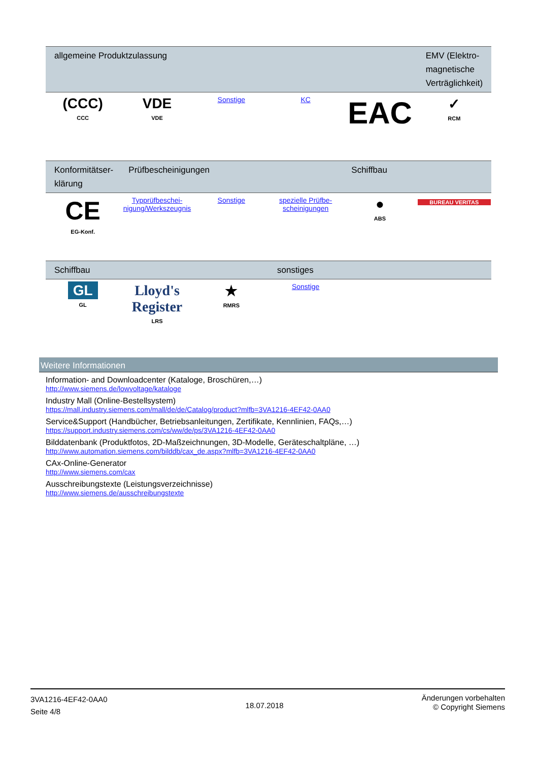| allgemeine Produktzulassung | | | | | EMV (Elektro-magnetische Verträglichkeit) |
| --- | --- | --- | --- | --- | --- |
| (CCC) CCC | VDE VDE | Sonstige | KC | EAC | ✓ RCM |
| Konformitätser-klärung | Prüfbescheinigungen | | | Schiffbau | |
| --- | --- | --- | --- | --- | --- |
| CE EG-Konf. | Typprüfbeschei-nigung/Werkszeugnis | Sonstige | spezielle Prüfbe-scheinigungen | ● ABS | BUREAU VERITAS |
| Schiffbau | | | sonstiges | | |
| --- | --- | --- | --- | --- | --- |
| GL GL | Lloyd's Register LRS | ★ RMRS | Sonstige | | |
Weitere Informationen
Information- and Downloadcenter (Kataloge, Broschüren,…)
http://www.siemens.de/lowvoltage/kataloge
Industry Mall (Online-Bestellsystem)
https://mall.industry.siemens.com/mall/de/de/Catalog/product?mlfb=3VA1216-4EF42-0AA0
Service&Support (Handbücher, Betriebsanleitungen, Zertifikate, Kennlinien, FAQs,…)
https://support.industry.siemens.com/cs/ww/de/ps/3VA1216-4EF42-0AA0
Bilddatenbank (Produktfotos, 2D-Maßzeichnungen, 3D-Modelle, Geräteschaltpläne, …)
http://www.automation.siemens.com/bilddb/cax_de.aspx?mlfb=3VA1216-4EF42-0AA0
CAx-Online-Generator
http://www.siemens.com/cax
Ausschreibungstexte (Leistungsverzeichnisse)
http://www.siemens.de/ausschreibungstexte
3VA1216-4EF42-0AA0
Seite 4/8
18.07.2018
Änderungen vorbehalten
© Copyright Siemens